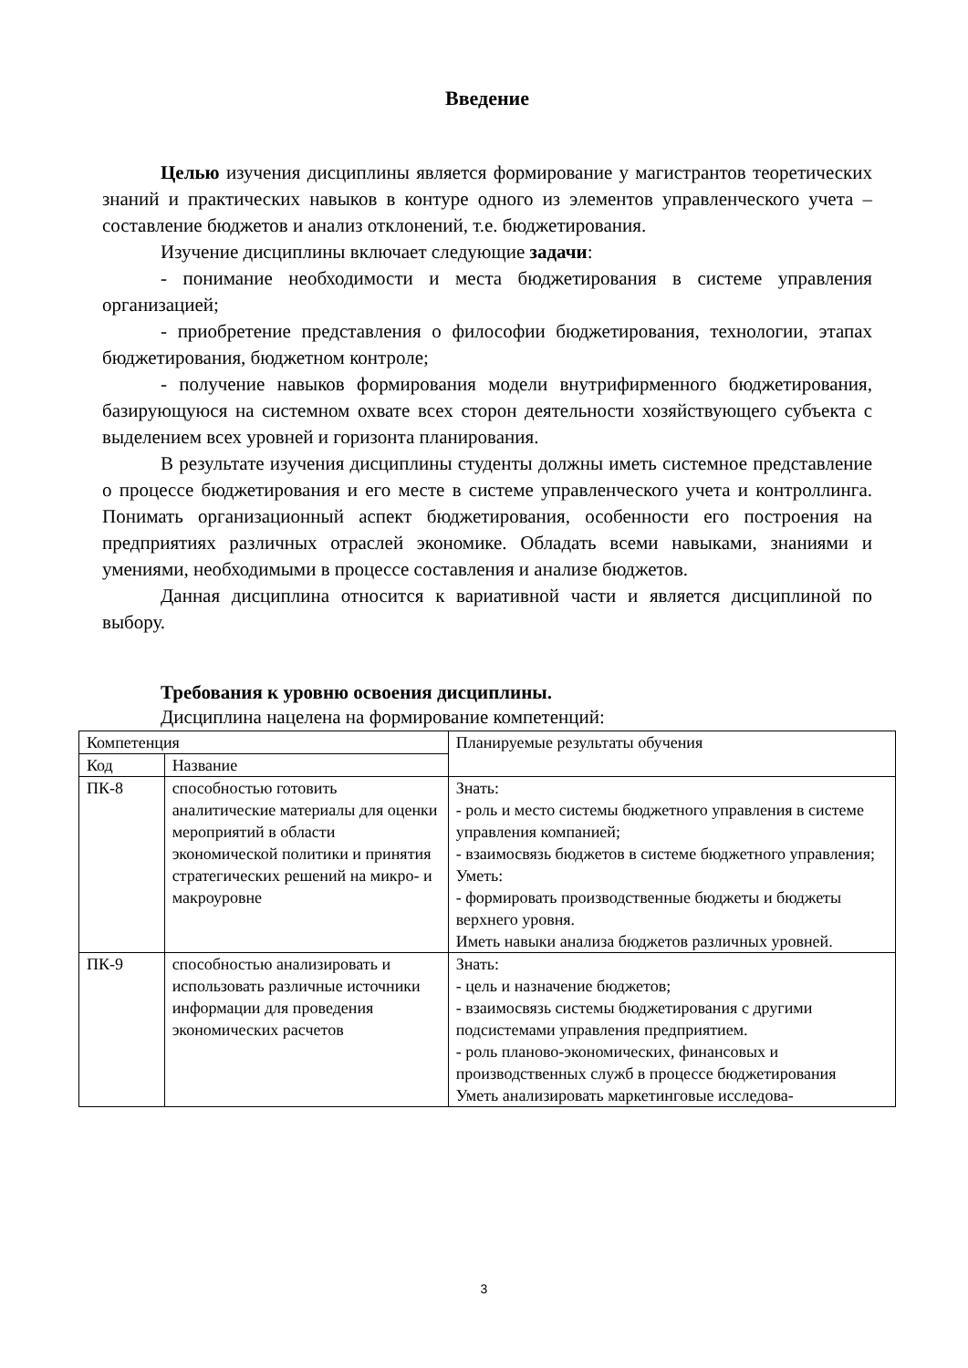Введение
Целью изучения дисциплины является формирование у магистрантов теоретических знаний и практических навыков в контуре одного из элементов управленческого учета – составление бюджетов и анализ отклонений, т.е. бюджетирования.
Изучение дисциплины включает следующие задачи:
- понимание необходимости и места бюджетирования в системе управления организацией;
- приобретение представления о философии бюджетирования, технологии, этапах бюджетирования, бюджетном контроле;
- получение навыков формирования модели внутрифирменного бюджетирования, базирующуюся на системном охвате всех сторон деятельности хозяйствующего субъекта с выделением всех уровней и горизонта планирования.
В результате изучения дисциплины студенты должны иметь системное представление о процессе бюджетирования и его месте в системе управленческого учета и контроллинга. Понимать организационный аспект бюджетирования, особенности его построения на предприятиях различных отраслей экономике. Обладать всеми навыками, знаниями и умениями, необходимыми в процессе составления и анализе бюджетов.
Данная дисциплина относится к вариативной части и является дисциплиной по выбору.
Требования к уровню освоения дисциплины.
Дисциплина нацелена на формирование компетенций:
| Компетенция | | Планируемые результаты обучения |
| Код | Название | |
| ПК-8 | способностью готовить аналитические материалы для оценки мероприятий в области экономической политики и принятия стратегических решений на микро- и макроуровне | Знать: - роль и место системы бюджетного управления в системе управления компанией; - взаимосвязь бюджетов в системе бюджетного управления; Уметь: - формировать производственные бюджеты и бюджеты верхнего уровня. Иметь навыки анализа бюджетов различных уровней. |
| ПК-9 | способностью анализировать и использовать различные источники информации для проведения экономических расчетов | Знать: - цель и назначение бюджетов; - взаимосвязь системы бюджетирования с другими подсистемами управления предприятием. - роль планово-экономических, финансовых и производственных служб в процессе бюджетирования Уметь анализировать маркетинговые исследова- |
3